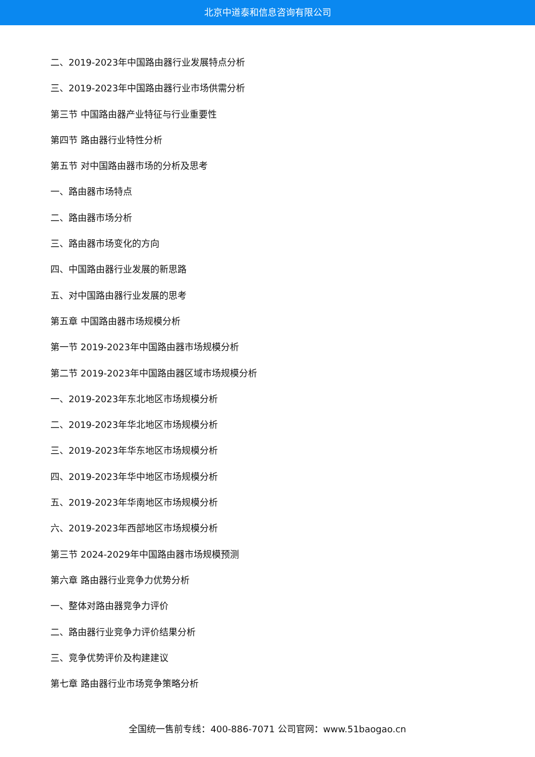北京中道泰和信息咨询有限公司
二、2019-2023年中国路由器行业发展特点分析
三、2019-2023年中国路由器行业市场供需分析
第三节 中国路由器产业特征与行业重要性
第四节 路由器行业特性分析
第五节 对中国路由器市场的分析及思考
一、路由器市场特点
二、路由器市场分析
三、路由器市场变化的方向
四、中国路由器行业发展的新思路
五、对中国路由器行业发展的思考
第五章 中国路由器市场规模分析
第一节 2019-2023年中国路由器市场规模分析
第二节 2019-2023年中国路由器区域市场规模分析
一、2019-2023年东北地区市场规模分析
二、2019-2023年华北地区市场规模分析
三、2019-2023年华东地区市场规模分析
四、2019-2023年华中地区市场规模分析
五、2019-2023年华南地区市场规模分析
六、2019-2023年西部地区市场规模分析
第三节 2024-2029年中国路由器市场规模预测
第六章 路由器行业竞争力优势分析
一、整体对路由器竞争力评价
二、路由器行业竞争力评价结果分析
三、竞争优势评价及构建建议
第七章 路由器行业市场竞争策略分析
全国统一售前专线：400-886-7071 公司官网：www.51baogao.cn